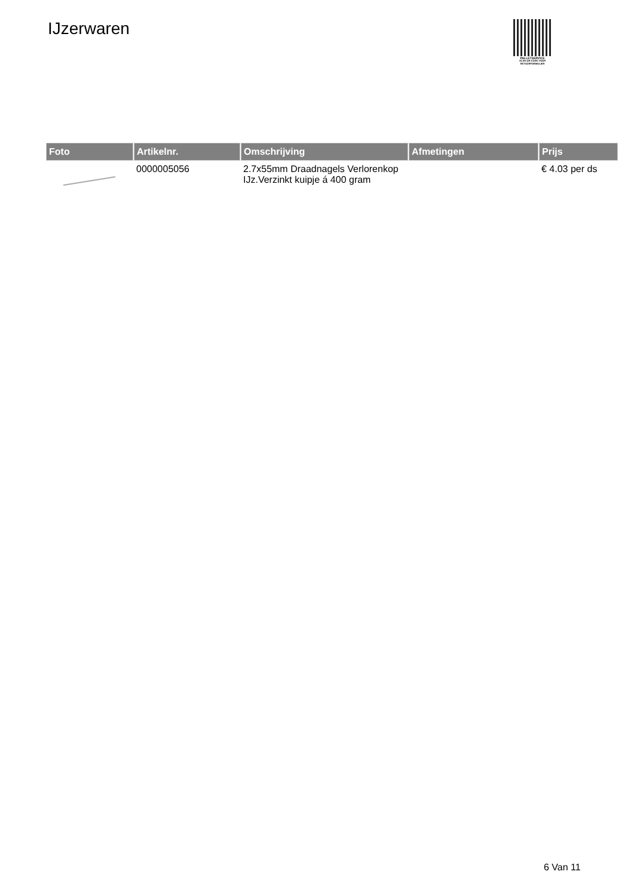IJzerwaren
PALLETSERVICE
SCAN QR-CODE VOOR RETOURFORMULIER
| Foto | Artikelnr. | Omschrijving | Afmetingen | Prijs |
| --- | --- | --- | --- | --- |
| | 0000005056 | 2.7x55mm Draadnagels Verlorenkop IJz.Verzinkt kuipje á 400 gram | | € 4.03 per ds |
6 Van 11